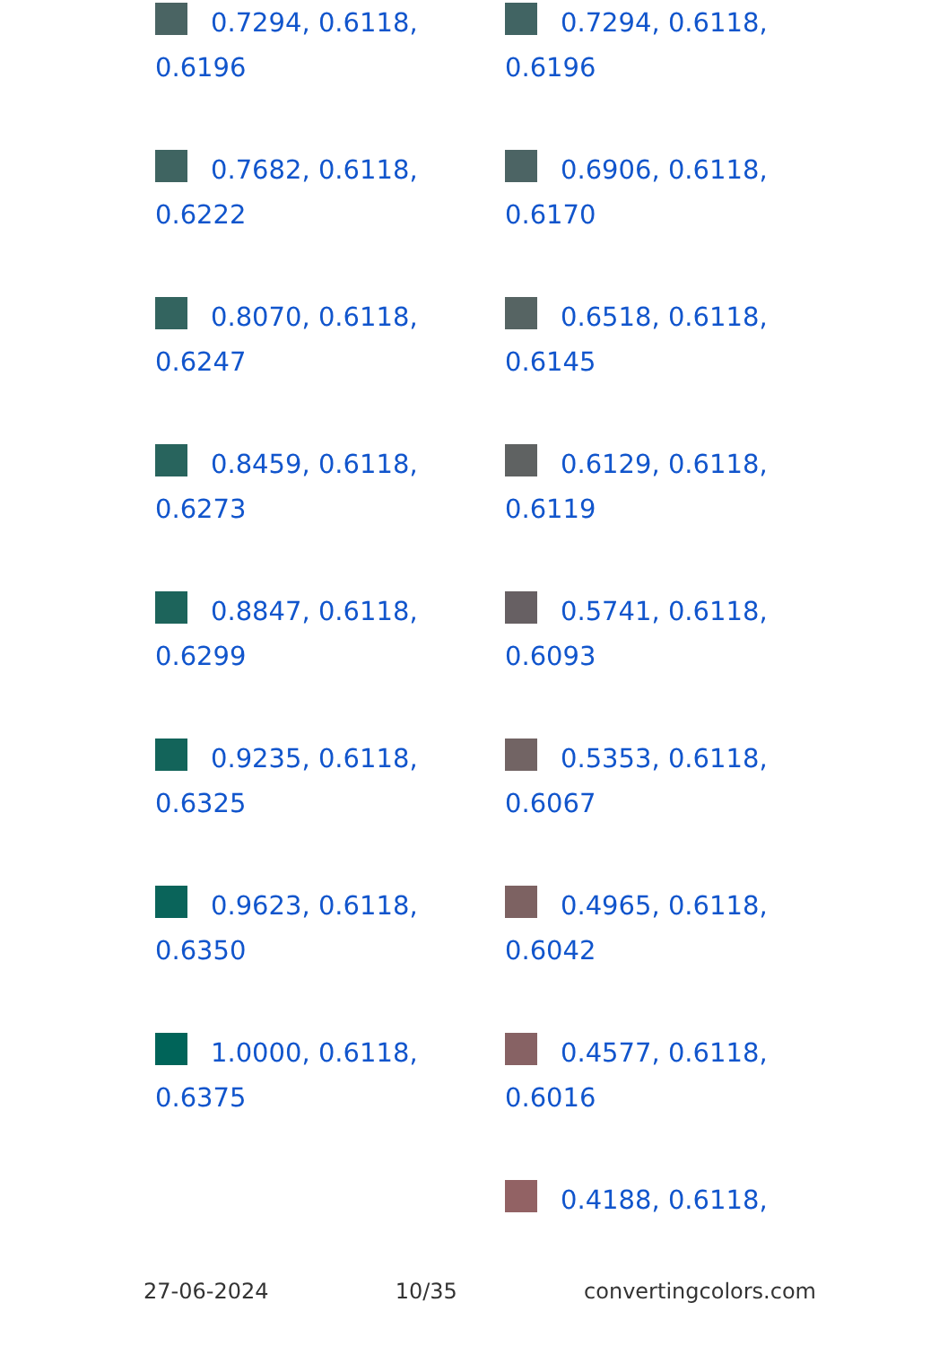0.7294, 0.6118, 0.6196
0.7682, 0.6118, 0.6222
0.8070, 0.6118, 0.6247
0.8459, 0.6118, 0.6273
0.8847, 0.6118, 0.6299
0.9235, 0.6118, 0.6325
0.9623, 0.6118, 0.6350
1.0000, 0.6118, 0.6375
0.7294, 0.6118, 0.6196
0.6906, 0.6118, 0.6170
0.6518, 0.6118, 0.6145
0.6129, 0.6118, 0.6119
0.5741, 0.6118, 0.6093
0.5353, 0.6118, 0.6067
0.4965, 0.6118, 0.6042
0.4577, 0.6118, 0.6016
0.4188, 0.6118,
27-06-2024 10/35 convertingcolors.com